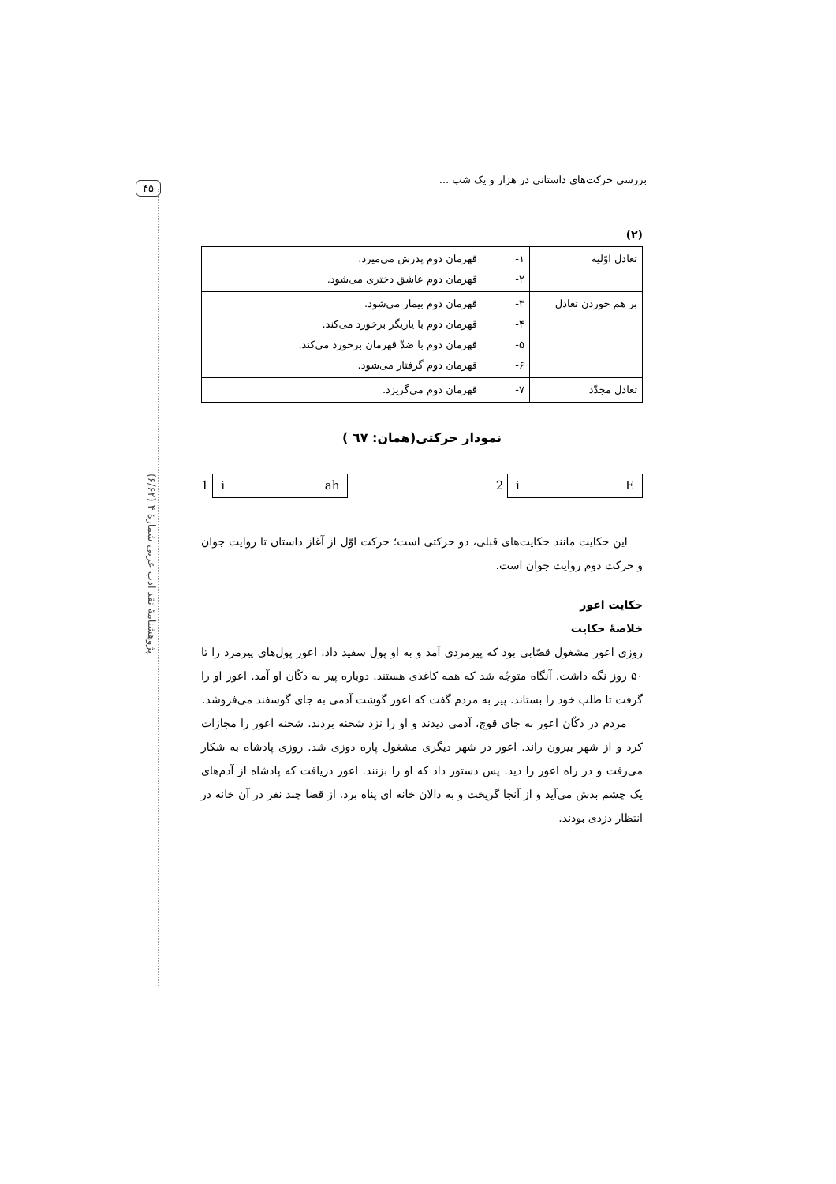۴۵
بررسی حرکت‌های داستانی در هزار و یک شب ...
پژوهشنامهٔ نقد ادب عربی شمارهٔ ۴ (۶/۶۲)
(۲)
| تعادل اوّلیه | ۱- قهرمان دوم پدرش می‌میرد. ۲- قهرمان دوم عاشق دختری می‌شود. |
| بر هم خوردن تعادل | ۳- قهرمان دوم بیمار می‌شود. ۴- قهرمان دوم با یاریگر برخورد می‌کند. ۵- قهرمان دوم با ضدّ قهرمان برخورد می‌کند. ۶- قهرمان دوم گرفتار می‌شود. |
| تعادل مجدّد | ۷- قهرمان دوم می‌گریزد. |
نمودار حرکتی(همان: ٦٧ )
1 i ah 2 i E
این حکایت مانند حکایت‌های قبلی، دو حرکتی است؛ حرکت اوّل از آغاز داستان تا روایت جوان و حرکت دوم روایت جوان است.
حکایت اعور
خلاصهٔ حکایت
روزی اعور مشغول قصّابی بود که پیرمردی آمد و به او پول سفید داد. اعور پول‌های پیرمرد را تا ۵۰ روز نگه داشت. آنگاه متوجّه شد که همه کاغذی هستند. دوباره پیر به دکّان او آمد. اعور او را گرفت تا طلب خود را بستاند. پیر به مردم گفت که اعور گوشت آدمی به جای گوسفند می‌فروشد.
مردم در دکّان اعور به جای قوچ، آدمی دیدند و او را نزد شحنه بردند. شحنه اعور را مجازات کرد و از شهر بیرون راند. اعور در شهر دیگری مشغول پاره دوزی شد. روزی پادشاه به شکار می‌رفت و در راه اعور را دید. پس دستور داد که او را بزنند. اعور دریافت که پادشاه از آدم‌های یک چشم بدش می‌آید و از آنجا گریخت و به دالان خانه ای پناه برد. از قضا چند نفر در آن خانه در انتظار دزدی بودند.